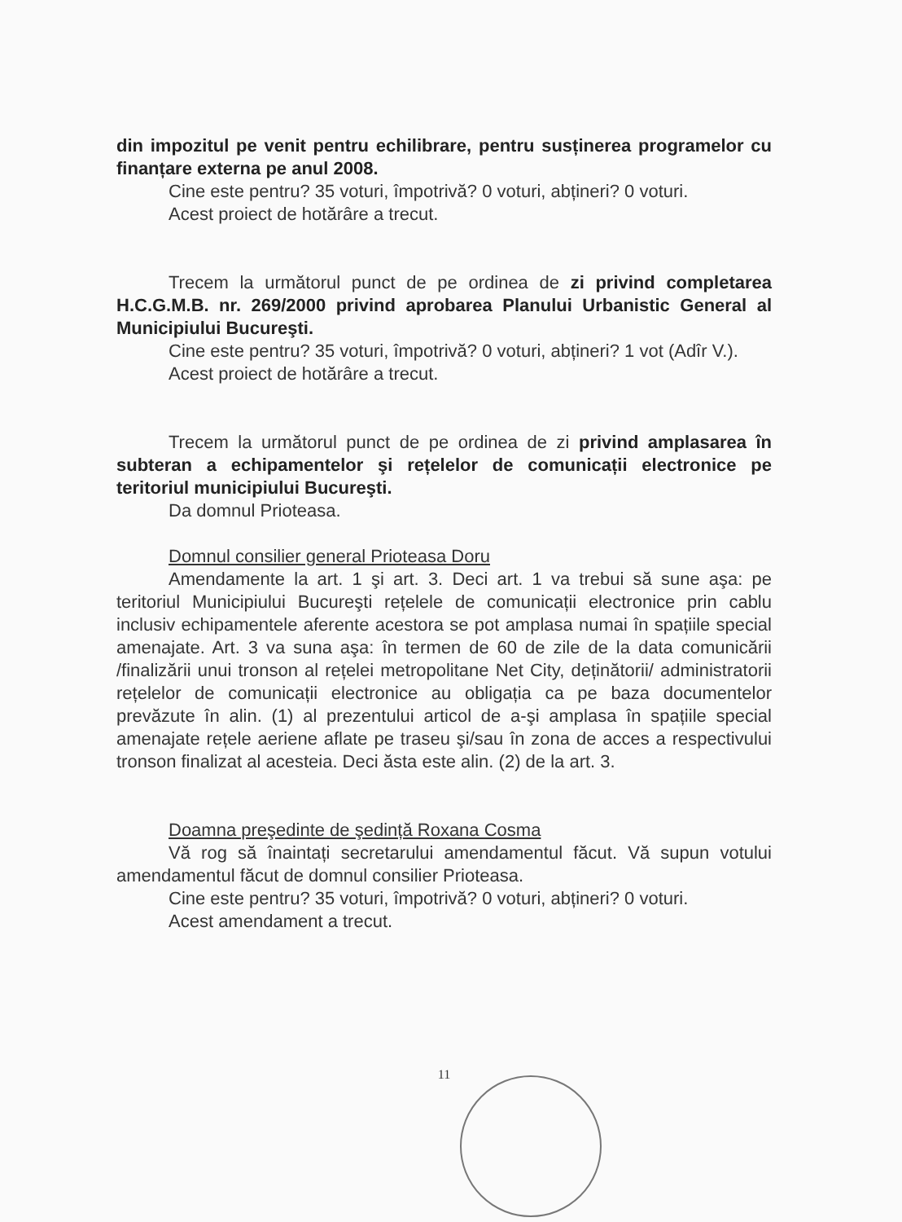din impozitul pe venit pentru echilibrare, pentru susținerea programelor cu finanțare externa pe anul 2008.
Cine este pentru? 35 voturi, împotrivă? 0 voturi, abțineri? 0 voturi.
Acest proiect de hotărâre a trecut.
Trecem la următorul punct de pe ordinea de zi privind completarea H.C.G.M.B. nr. 269/2000 privind aprobarea Planului Urbanistic General al Municipiului Bucureşti.
Cine este pentru? 35 voturi, împotrivă? 0 voturi, abțineri? 1 vot (Adîr V.).
Acest proiect de hotărâre a trecut.
Trecem la următorul punct de pe ordinea de zi privind amplasarea în subteran a echipamentelor şi rețelelor de comunicații electronice pe teritoriul municipiului Bucureşti.
Da domnul Prioteasa.
Domnul consilier general Prioteasa Doru
Amendamente la art. 1 şi art. 3. Deci art. 1 va trebui să sune aşa: pe teritoriul Municipiului Bucureşti rețelele de comunicații electronice prin cablu inclusiv echipamentele aferente acestora se pot amplasa numai în spațiile special amenajate. Art. 3 va suna aşa: în termen de 60 de zile de la data comunicării /finalizării unui tronson al rețelei metropolitane Net City, deținătorii/ administratorii rețelelor de comunicații electronice au obligația ca pe baza documentelor prevăzute în alin. (1) al prezentului articol de a-şi amplasa în spațiile special amenajate rețele aeriene aflate pe traseu şi/sau în zona de acces a respectivului tronson finalizat al acesteia. Deci ăsta este alin. (2) de la art. 3.
Doamna preşedinte de şedință Roxana Cosma
Vă rog să înaintați secretarului amendamentul făcut. Vă supun votului amendamentul făcut de domnul consilier Prioteasa.
Cine este pentru? 35 voturi, împotrivă? 0 voturi, abțineri? 0 voturi.
Acest amendament a trecut.
11